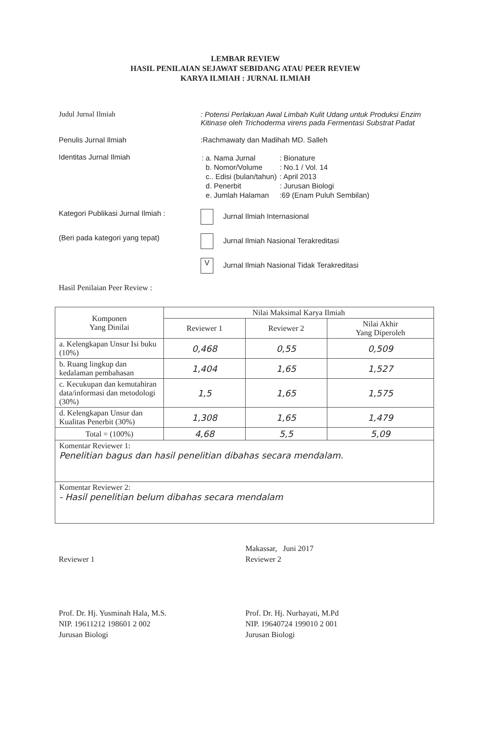LEMBAR REVIEW
HASIL PENILAIAN SEJAWAT SEBIDANG ATAU PEER REVIEW
KARYA ILMIAH : JURNAL ILMIAH
Judul Jurnal Ilmiah : Potensi Perlakuan Awal Limbah Kulit Udang untuk Produksi Enzim Kitinase oleh Trichoderma virens pada Fermentasi Substrat Padat
Penulis Jurnal Ilmiah :Rachmawaty dan Madihah MD. Salleh
Identitas Jurnal Ilmiah
| : a. Nama Jurnal | : Bionature |
| b. Nomor/Volume | : No.1 / Vol. 14 |
| c.. Edisi (bulan/tahun) | : April 2013 |
| d. Penerbit | : Jurusan Biologi |
| e. Jumlah Halaman | :69 (Enam Puluh Sembilan) |
Kategori Publikasi Jurnal Ilmiah :
Jurnal Ilmiah Internasional
(Beri pada kategori yang tepat) Jurnal Ilmiah Nasional Terakreditasi
V Jurnal Ilmiah Nasional Tidak Terakreditasi
Hasil Penilaian Peer Review :
| Komponen Yang Dinilai | Nilai Maksimal Karya Ilmiah | | |
| --- | --- | --- | --- |
| | Reviewer 1 | Reviewer 2 | Nilai Akhir Yang Diperoleh |
| a. Kelengkapan Unsur Isi buku (10%) | 0,468 | 0,55 | 0,509 |
| b. Ruang lingkup dan kedalaman pembahasan | 1,404 | 1,65 | 1,527 |
| c. Kecukupan dan kemutahiran data/informasi dan metodologi (30%) | 1,5 | 1,65 | 1,575 |
| d. Kelengkapan Unsur dan Kualitas Penerbit (30%) | 1,308 | 1,65 | 1,479 |
| Total = (100%) | 4,68 | 5,5 | 5,09 |
| Komentar Reviewer 1: Penelitian bagus dan hasil penelitian dibahas secara mendalam. | | | |
| Komentar Reviewer 2: - Hasil penelitian belum dibahas secara mendalam | | | |
Reviewer 1
Prof. Dr. Hj. Yusminah Hala, M.S.
NIP. 19611212 198601 2 002
Jurusan Biologi
Makassar, Juni 2017
Reviewer 2
Prof. Dr. Hj. Nurhayati, M.Pd
NIP. 19640724 199010 2 001
Jurusan Biologi